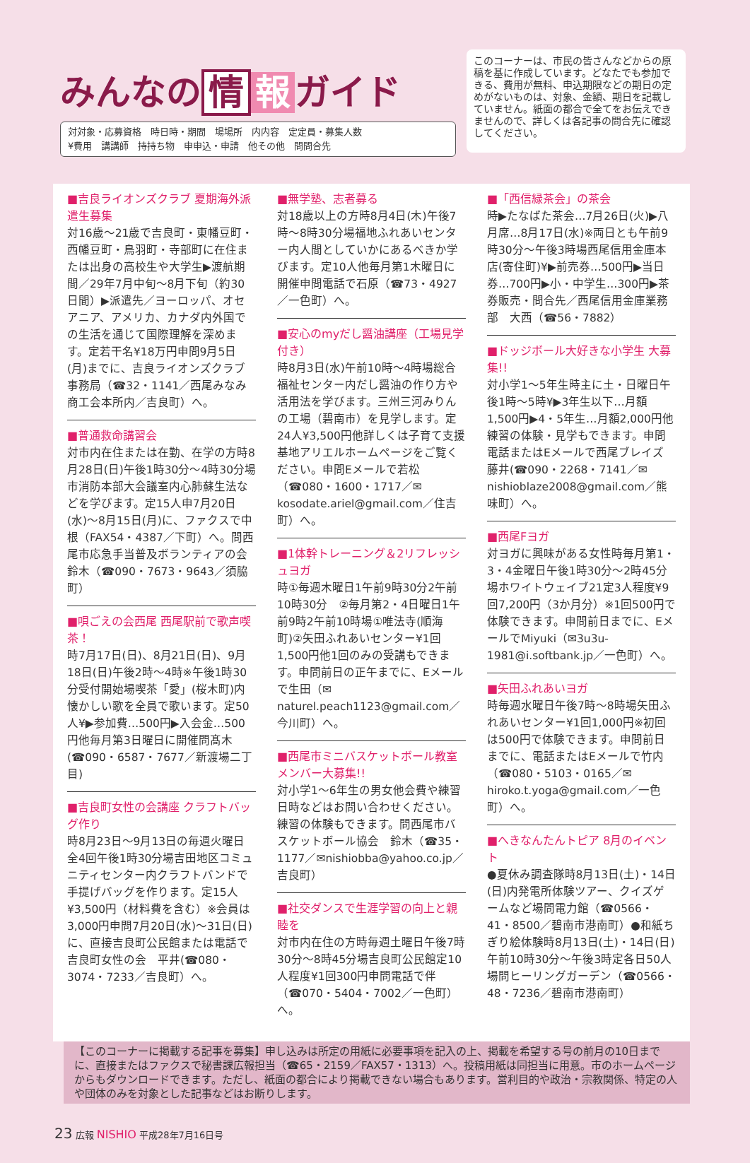みんなの 情 報 ガイド
対対象・応募資格　時日時・期間　場場所　内内容　定定員・募集人数
¥費用　講講師　持持ち物　申申込・申請　他その他　問問合先
このコーナーは、市民の皆さんなどからの原稿を基に作成しています。どなたでも参加できる、費用が無料、申込期限などの期日の定めがないものは、対象、金額、期日を記載していません。紙面の都合で全てをお伝えできませんので、詳しくは各記事の問合先に確認してください。
■吉良ライオンズクラブ 夏期海外派遣生募集
対16歳～21歳で吉良町・東幡豆町・西幡豆町・鳥羽町・寺部町に在住または出身の高校生や大学生▶渡航期間／29年7月中旬～8月下旬（約30日間）▶派遣先／ヨーロッパ、オセアニア、アメリカ、カナダ内外国での生活を通じて国際理解を深めます。定若干名¥18万円申問9月5日(月)までに、吉良ライオンズクラブ事務局（☎32・1141／西尾みなみ商工会本所内／吉良町）へ。
■普通救命講習会
対市内在住または在勤、在学の方時8月28日(日)午後1時30分～4時30分場市消防本部大会議室内心肺蘇生法などを学びます。定15人申7月20日(水)～8月15日(月)に、ファクスで中根（FAX54・4387／下町）へ。問西尾市応急手当普及ボランティアの会　鈴木（☎090・7673・9643／須脇町）
■唄ごえの会西尾 西尾駅前で歌声喫茶！
時7月17日(日)、8月21日(日)、9月18日(日)午後2時～4時※午後1時30分受付開始場喫茶「愛」(桜木町)内懐かしい歌を全員で歌います。定50人¥▶参加費…500円▶入会金…500円他毎月第3日曜日に開催問髙木(☎090・6587・7677／新渡場二丁目)
■吉良町女性の会講座 クラフトバッグ作り
時8月23日～9月13日の毎週火曜日全4回午後1時30分場吉田地区コミュニティセンター内クラフトバンドで手提げバッグを作ります。定15人¥3,500円（材料費を含む）※会員は3,000円申問7月20日(水)～31日(日)に、直接吉良町公民館または電話で吉良町女性の会　平井(☎080・3074・7233／吉良町）へ。
■無学塾、志者募る
対18歳以上の方時8月4日(木)午後7時～8時30分場福地ふれあいセンター内人間としていかにあるべきか学びます。定10人他毎月第1木曜日に開催申問電話で石原（☎73・4927／一色町）へ。
■安心のmyだし醤油講座（工場見学付き）
時8月3日(水)午前10時～4時場総合福祉センター内だし醤油の作り方や活用法を学びます。三州三河みりんの工場（碧南市）を見学します。定24人¥3,500円他詳しくは子育て支援基地アリエルホームページをご覧ください。申問Eメールで若松（☎080・1600・1717／✉kosodate.ariel@gmail.com／住吉町）へ。
■1体幹トレーニング＆2リフレッシュヨガ
時①毎週木曜日1午前9時30分2午前10時30分　②毎月第2・4日曜日1午前9時2午前10時場①唯法寺(順海町)②矢田ふれあいセンター¥1回1,500円他1回のみの受講もできます。申問前日の正午までに、Eメールで生田（✉naturel.peach1123@gmail.com／今川町）へ。
■西尾市ミニバスケットボール教室 メンバー大募集!!
対小学1～6年生の男女他会費や練習日時などはお問い合わせください。練習の体験もできます。問西尾市バスケットボール協会　鈴木（☎35・1177／✉nishiobba@yahoo.co.jp／吉良町）
■社交ダンスで生涯学習の向上と親睦を
対市内在住の方時毎週土曜日午後7時30分～8時45分場吉良町公民館定10人程度¥1回300円申問電話で伴（☎070・5404・7002／一色町）へ。
■「西信緑茶会」の茶会
時▶たなばた茶会…7月26日(火)▶八月席…8月17日(水)※両日とも午前9時30分～午後3時場西尾信用金庫本店(寄住町)¥▶前売券…500円▶当日券…700円▶小・中学生…300円▶茶券販売・問合先／西尾信用金庫業務部　大西（☎56・7882）
■ドッジボール大好きな小学生 大募集!!
対小学1～5年生時主に土・日曜日午後1時～5時¥▶3年生以下…月額1,500円▶4・5年生…月額2,000円他練習の体験・見学もできます。申問電話またはEメールで西尾ブレイズ　藤井(☎090・2268・7141／✉nishioblaze2008@gmail.com／熊味町）へ。
■西尾Fヨガ
対ヨガに興味がある女性時毎月第1・3・4金曜日午後1時30分～2時45分場ホワイトウェイブ21定3人程度¥9回7,200円（3か月分）※1回500円で体験できます。申問前日までに、EメールでMiyuki（✉3u3u-1981@i.softbank.jp／一色町）へ。
■矢田ふれあいヨガ
時毎週水曜日午後7時～8時場矢田ふれあいセンター¥1回1,000円※初回は500円で体験できます。申問前日までに、電話またはEメールで竹内（☎080・5103・0165／✉hiroko.t.yoga@gmail.com／一色町）へ。
■へきなんたんトピア 8月のイベント
●夏休み調査隊時8月13日(土)・14日(日)内発電所体験ツアー、クイズゲームなど場問電力館（☎0566・41・8500／碧南市港南町）●和紙ちぎり絵体験時8月13日(土)・14日(日)午前10時30分～午後3時定各日50人場問ヒーリングガーデン（☎0566・48・7236／碧南市港南町）
【このコーナーに掲載する記事を募集】申し込みは所定の用紙に必要事項を記入の上、掲載を希望する号の前月の10日までに、直接またはファクスで秘書課広報担当（☎65・2159／FAX57・1313）へ。投稿用紙は同担当に用意。市のホームページからもダウンロードできます。ただし、紙面の都合により掲載できない場合もあります。営利目的や政治・宗教関係、特定の人や団体のみを対象とした記事などはお断りします。
23 広報 NISHIO 平成28年7月16日号